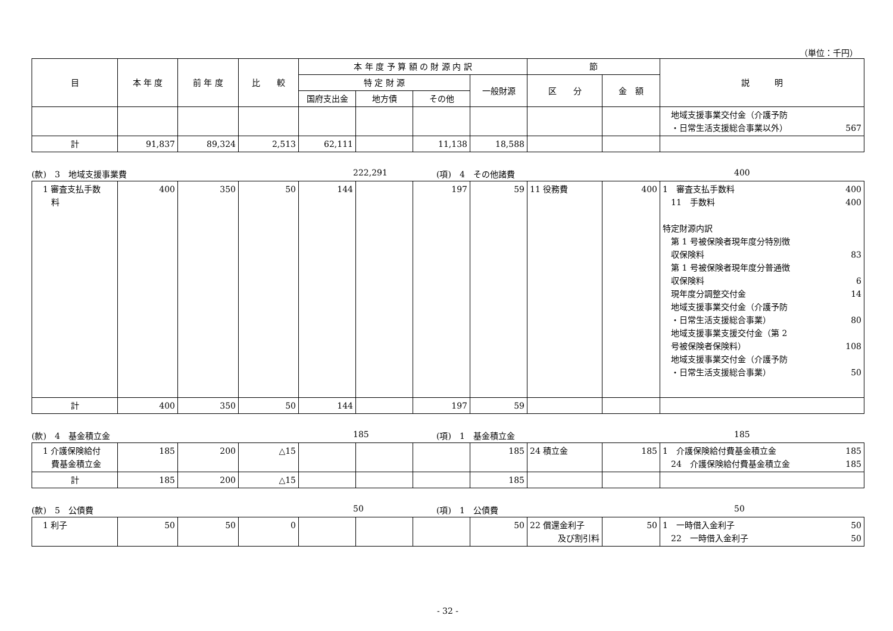（単位：千円）
| 目 | 本 年 度 | 前 年 度 | 比 較 | 本 年 度 予 算 額 の 財 源 内 訳 | | | | 節 | | 説 明 |
| --- | --- | --- | --- | --- | --- | --- | --- | --- | --- | --- |
| | | | | 特 定 財 源 | | | 一般財源 | 区 分 | 金 額 | |
| | | | | 国府支出金 | 地方債 | その他 | | | | |
| | | | | | | | | | | 地域支援事業交付金（介護予防 ・日常生活支援総合事業以外） 567 |
| 計 | 91,837 | 89,324 | 2,513 | 62,111 | | 11,138 | 18,588 | | | |
(款)　3　地域支援事業費 222,291 (項)　4　その他諸費 400
| 1 審査支払手数 料 | 400 | 350 | 50 | 144 | | 197 | 59 | 11 役務費 | 400 | 1 審査支払手数料 400 11 手数料 400 特定財源内訳 第 1 号被保険者現年度分特別徴 収保険料 83 第 1 号被保険者現年度分普通徴 収保険料 6 現年度分調整交付金 14 地域支援事業交付金（介護予防 ・日常生活支援総合事業） 80 地域支援事業支援交付金（第 2 号被保険者保険料） 108 地域支援事業交付金（介護予防 ・日常生活支援総合事業） 50 |
| 計 | 400 | 350 | 50 | 144 | | 197 | 59 | | | |
(款)　4　基金積立金 185 (項)　1　基金積立金 185
| 1 介護保険給付 費基金積立金 | 185 | 200 | △15 | | | | 185 | 24 積立金 | 185 | 1 介護保険給付費基金積立金 185 24 介護保険給付費基金積立金 185 |
| 計 | 185 | 200 | △15 | | | | 185 | | | |
(款)　5　公債費 50 (項)　1　公債費 50
| 1 利子 | 50 | 50 | 0 | | | | 50 | 22 償還金利子 及び割引料 | 50 | 1 一時借入金利子 50 22 一時借入金利子 50 |
- 32 -